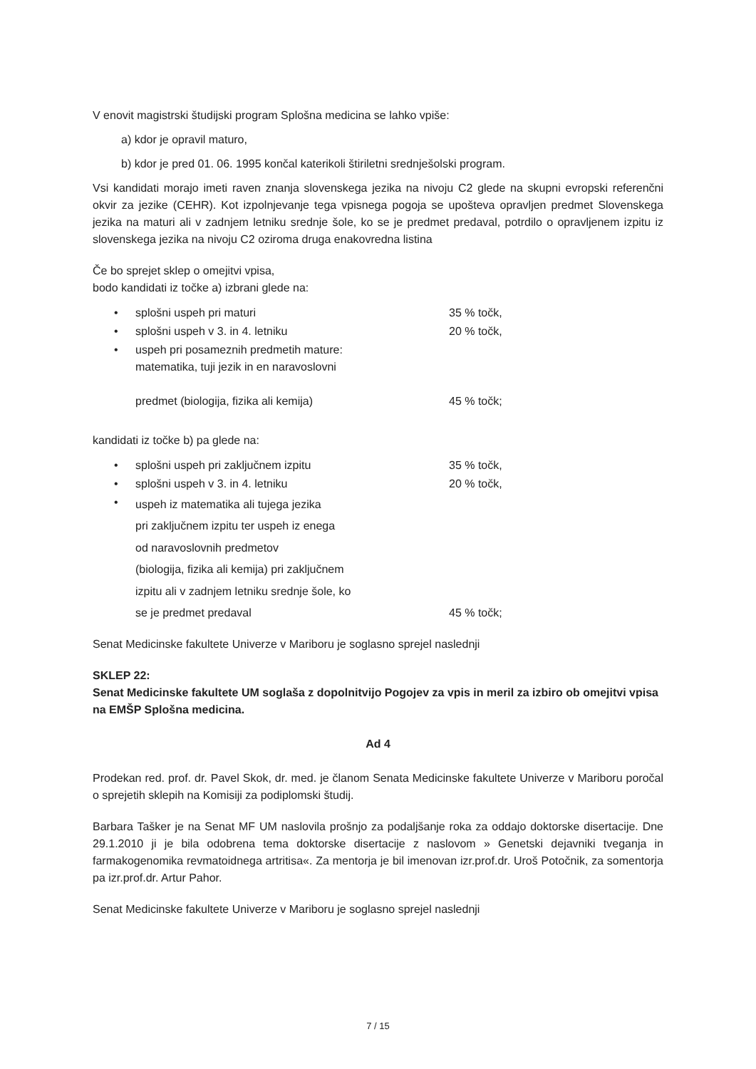V enovit magistrski študijski program Splošna medicina se lahko vpiše:
a) kdor je opravil maturo,
b) kdor je pred 01. 06. 1995 končal katerikoli štiriletni srednješolski program.
Vsi kandidati morajo imeti raven znanja slovenskega jezika na nivoju C2 glede na skupni evropski referenčni okvir za jezike (CEHR). Kot izpolnjevanje tega vpisnega pogoja se upošteva opravljen predmet Slovenskega jezika na maturi ali v zadnjem letniku srednje šole, ko se je predmet predaval, potrdilo o opravljenem izpitu iz slovenskega jezika na nivoju C2 oziroma druga enakovredna listina
Če bo sprejet sklep o omejitvi vpisa,
bodo kandidati iz točke a) izbrani glede na:
| • | splošni uspeh pri maturi | 35 % točk, |
| • | splošni uspeh v 3. in 4. letniku | 20 % točk, |
| • | uspeh pri posameznih predmetih mature: matematika, tuji jezik in en naravoslovni predmet (biologija, fizika ali kemija) | 45 % točk; |
kandidati iz točke b) pa glede na:
| • | splošni uspeh pri zaključnem izpitu | 35 % točk, |
| • | splošni uspeh v 3. in 4. letniku | 20 % točk, |
| • | uspeh iz matematika ali tujega jezika pri zaključnem izpitu ter uspeh iz enega od naravoslovnih predmetov (biologija, fizika ali kemija) pri zaključnem izpitu ali v zadnjem letniku srednje šole, ko se je predmet predaval | 45 % točk; |
Senat Medicinske fakultete Univerze v Mariboru je soglasno sprejel naslednji
SKLEP 22:
Senat Medicinske fakultete UM soglaša z dopolnitvijo Pogojev za vpis in meril za izbiro ob omejitvi vpisa na EMŠP Splošna medicina.
Ad 4
Prodekan red. prof. dr. Pavel Skok, dr. med. je članom Senata Medicinske fakultete Univerze v Mariboru poročal o sprejetih sklepih na Komisiji za podiplomski študij.
Barbara Tašker je na Senat MF UM naslovila prošnjo za podaljšanje roka za oddajo doktorske disertacije. Dne 29.1.2010 ji je bila odobrena tema doktorske disertacije z naslovom » Genetski dejavniki tveganja in farmakogenomika revmatoidnega artritisa«. Za mentorja je bil imenovan izr.prof.dr. Uroš Potočnik, za somentorja pa izr.prof.dr. Artur Pahor.
Senat Medicinske fakultete Univerze v Mariboru je soglasno sprejel naslednji
7 / 15